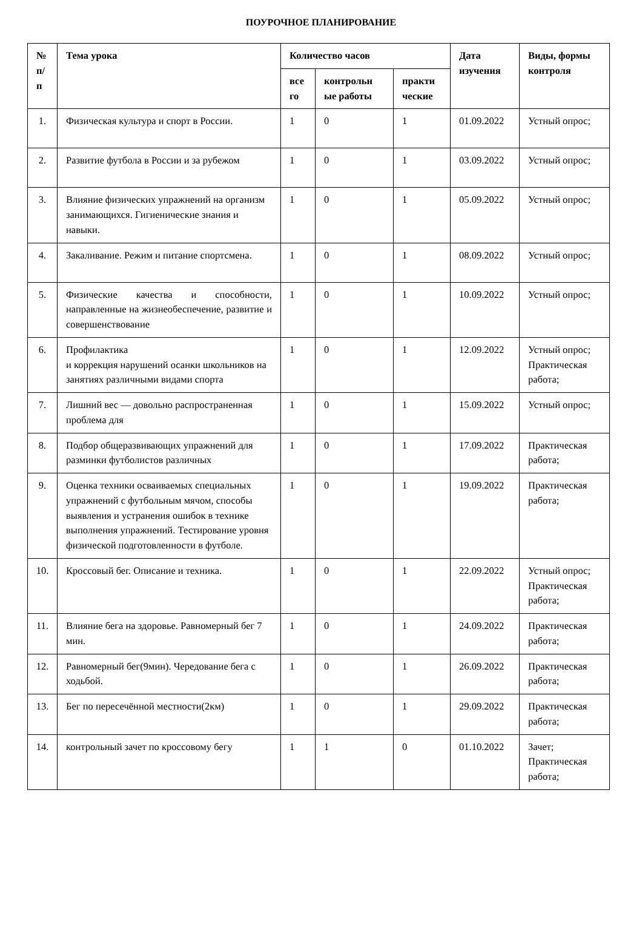ПОУРОЧНОЕ ПЛАНИРОВАНИЕ
| № п/п | Тема урока | Количество часов | | | Дата изучения | Виды, формы контроля |
| --- | --- | --- | --- | --- | --- | --- |
| | | все го | контрольн ые работы | практи ческие | | |
| 1. | Физическая культура и спорт в России. | 1 | 0 | 1 | 01.09.2022 | Устный опрос; |
| 2. | Развитие футбола в России и за рубежом | 1 | 0 | 1 | 03.09.2022 | Устный опрос; |
| 3. | Влияние физических упражнений на организм занимающихся. Гигиенические знания и навыки. | 1 | 0 | 1 | 05.09.2022 | Устный опрос; |
| 4. | Закаливание. Режим и питание спортсмена. | 1 | 0 | 1 | 08.09.2022 | Устный опрос; |
| 5. | Физические качества и способности, направленные на жизнеобеспечение, развитие и совершенствование | 1 | 0 | 1 | 10.09.2022 | Устный опрос; |
| 6. | Профилактика и коррекция нарушений осанки школьников на занятиях различными видами спорта | 1 | 0 | 1 | 12.09.2022 | Устный опрос; Практическая работа; |
| 7. | Лишний вес — довольно распространенная проблема для | 1 | 0 | 1 | 15.09.2022 | Устный опрос; |
| 8. | Подбор общеразвивающих упражнений для разминки футболистов различных | 1 | 0 | 1 | 17.09.2022 | Практическая работа; |
| 9. | Оценка техники осваиваемых специальных упражнений с футбольным мячом, способы выявления и устранения ошибок в технике выполнения упражнений. Тестирование уровня физической подготовленности в футболе. | 1 | 0 | 1 | 19.09.2022 | Практическая работа; |
| 10. | Кроссовый бег. Описание и техника. | 1 | 0 | 1 | 22.09.2022 | Устный опрос; Практическая работа; |
| 11. | Влияние бега на здоровье. Равномерный бег 7 мин. | 1 | 0 | 1 | 24.09.2022 | Практическая работа; |
| 12. | Равномерный бег(9мин). Чередование бега с ходьбой. | 1 | 0 | 1 | 26.09.2022 | Практическая работа; |
| 13. | Бег по пересечённой местности(2км) | 1 | 0 | 1 | 29.09.2022 | Практическая работа; |
| 14. | контрольный зачет по кроссовому бегу | 1 | 1 | 0 | 01.10.2022 | Зачет; Практическая работа; |